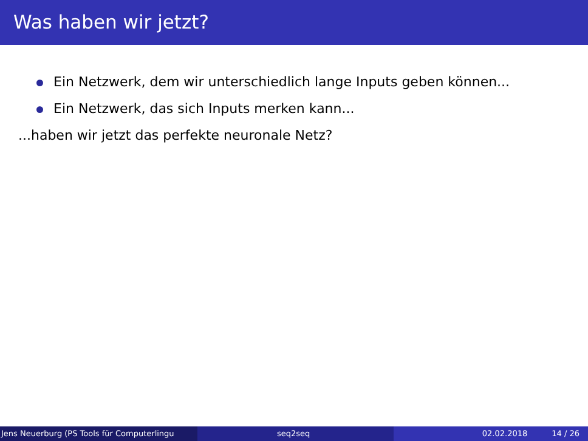Was haben wir jetzt?
Ein Netzwerk, dem wir unterschiedlich lange Inputs geben können...
Ein Netzwerk, das sich Inputs merken kann...
...haben wir jetzt das perfekte neuronale Netz?
Jens Neuerburg (PS Tools für Computerlingu
seq2seq 02.02.2018 14 / 26